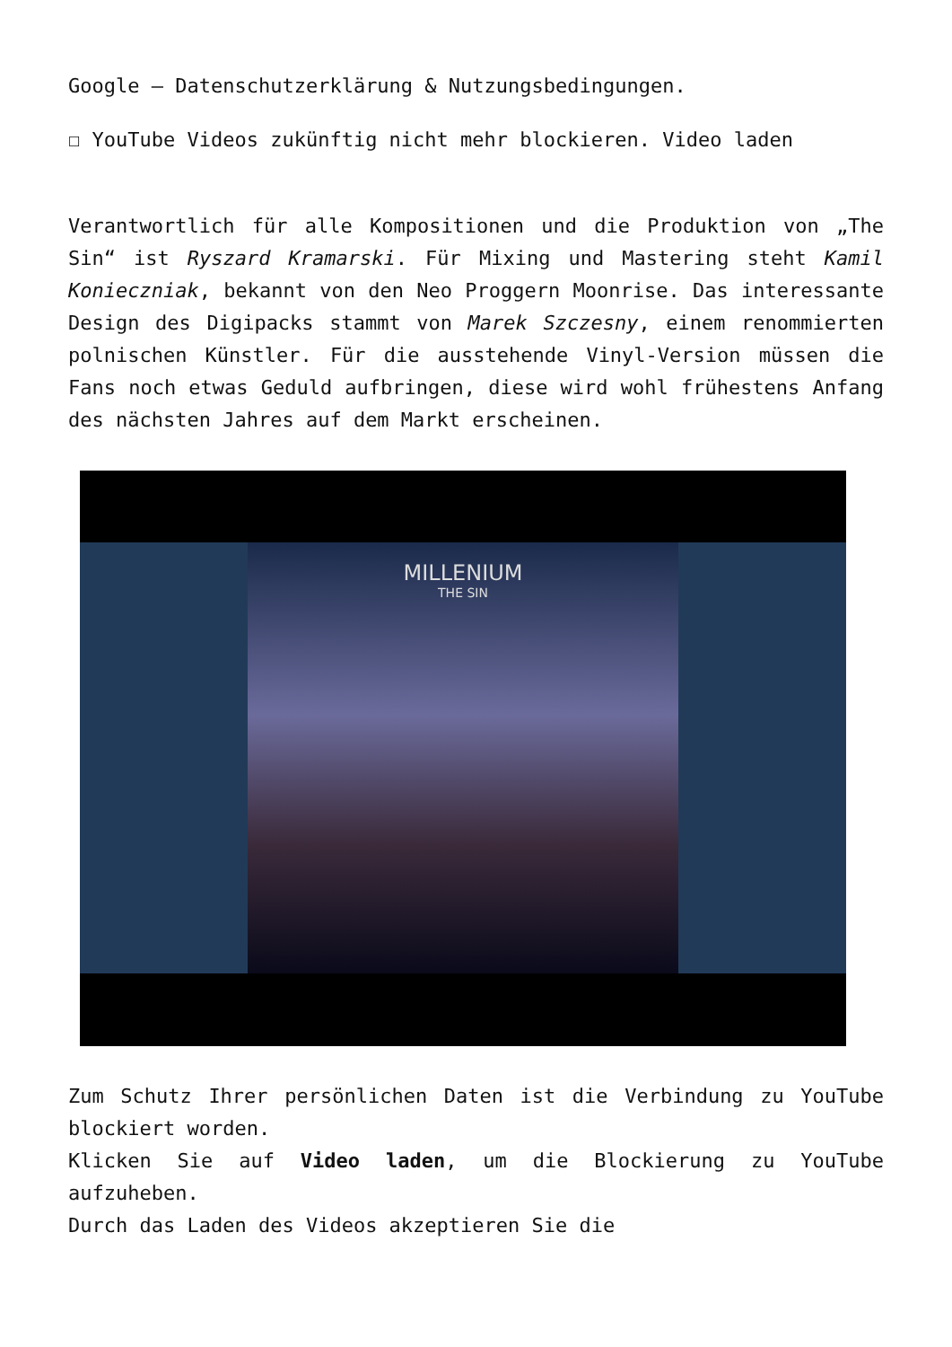Google – Datenschutzerklärung & Nutzungsbedingungen.
☐ YouTube Videos zukünftig nicht mehr blockieren. Video laden
Verantwortlich für alle Kompositionen und die Produktion von „The Sin“ ist Ryszard Kramarski. Für Mixing und Mastering steht Kamil Konieczniak, bekannt von den Neo Proggern Moonrise. Das interessante Design des Digipacks stammt von Marek Szczesny, einem renommierten polnischen Künstler. Für die ausstehende Vinyl-Version müssen die Fans noch etwas Geduld aufbringen, diese wird wohl frühestens Anfang des nächsten Jahres auf dem Markt erscheinen.
MILLENIUM
THE SIN
Zum Schutz Ihrer persönlichen Daten ist die Verbindung zu YouTube blockiert worden.
Klicken Sie auf Video laden, um die Blockierung zu YouTube aufzuheben.
Durch das Laden des Videos akzeptieren Sie die